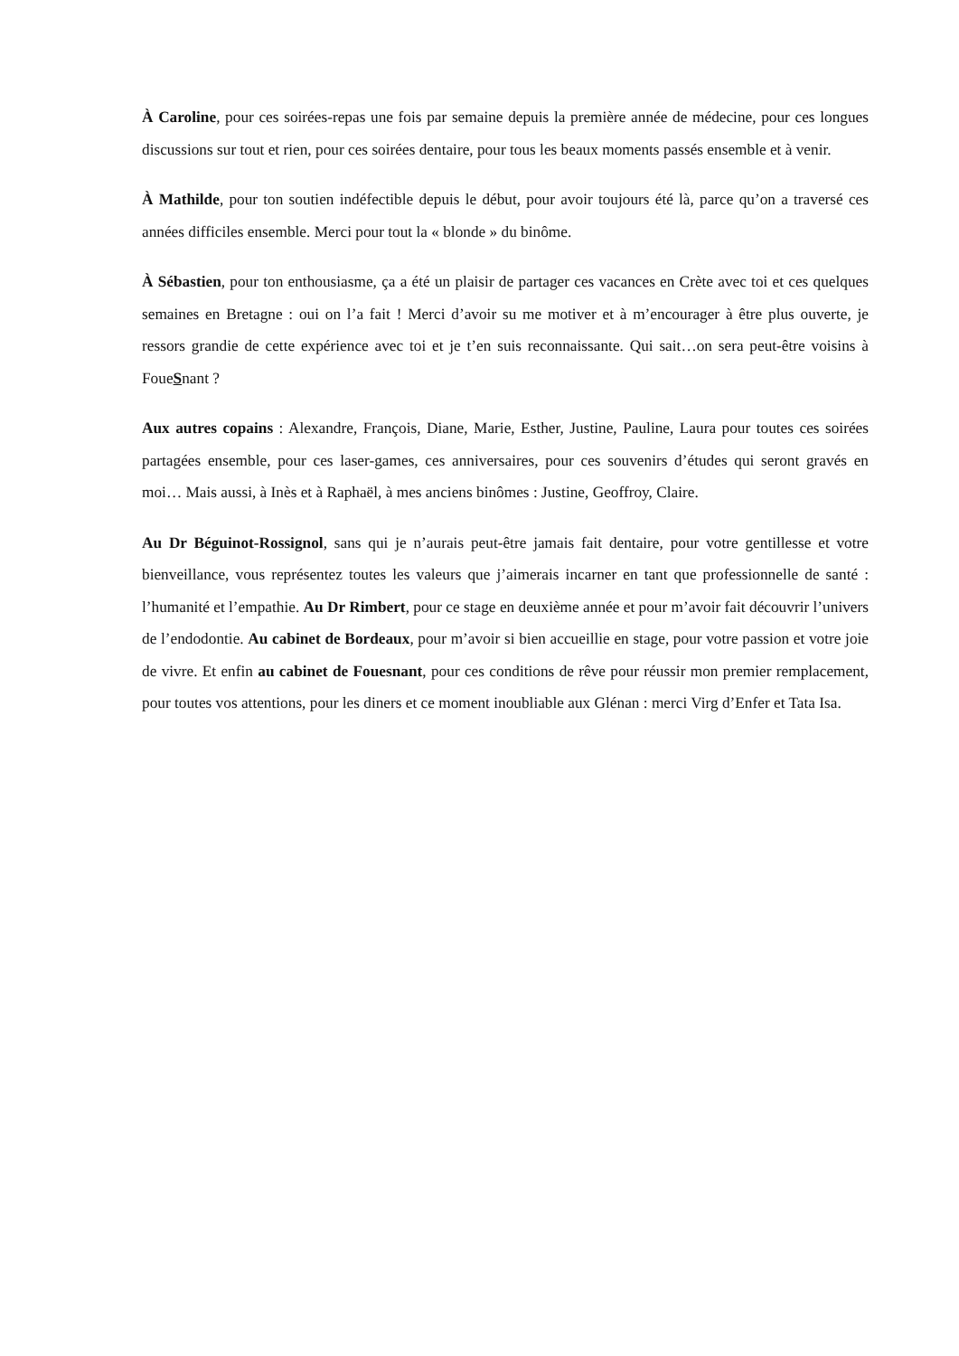À Caroline, pour ces soirées-repas une fois par semaine depuis la première année de médecine, pour ces longues discussions sur tout et rien, pour ces soirées dentaire, pour tous les beaux moments passés ensemble et à venir.
À Mathilde, pour ton soutien indéfectible depuis le début, pour avoir toujours été là, parce qu’on a traversé ces années difficiles ensemble. Merci pour tout la « blonde » du binôme.
À Sébastien, pour ton enthousiasme, ça a été un plaisir de partager ces vacances en Crète avec toi et ces quelques semaines en Bretagne : oui on l’a fait ! Merci d’avoir su me motiver et à m’encourager à être plus ouverte, je ressors grandie de cette expérience avec toi et je t’en suis reconnaissante. Qui sait…on sera peut-être voisins à FoueSnant ?
Aux autres copains : Alexandre, François, Diane, Marie, Esther, Justine, Pauline, Laura pour toutes ces soirées partagées ensemble, pour ces laser-games, ces anniversaires, pour ces souvenirs d’études qui seront gravés en moi… Mais aussi, à Inès et à Raphaël, à mes anciens binômes : Justine, Geoffroy, Claire.
Au Dr Béguinot-Rossignol, sans qui je n’aurais peut-être jamais fait dentaire, pour votre gentillesse et votre bienveillance, vous représentez toutes les valeurs que j’aimerais incarner en tant que professionnelle de santé : l’humanité et l’empathie. Au Dr Rimbert, pour ce stage en deuxième année et pour m’avoir fait découvrir l’univers de l’endodontie. Au cabinet de Bordeaux, pour m’avoir si bien accueillie en stage, pour votre passion et votre joie de vivre. Et enfin au cabinet de Fouesnant, pour ces conditions de rêve pour réussir mon premier remplacement, pour toutes vos attentions, pour les diners et ce moment inoubliable aux Glénan : merci Virg d’Enfer et Tata Isa.